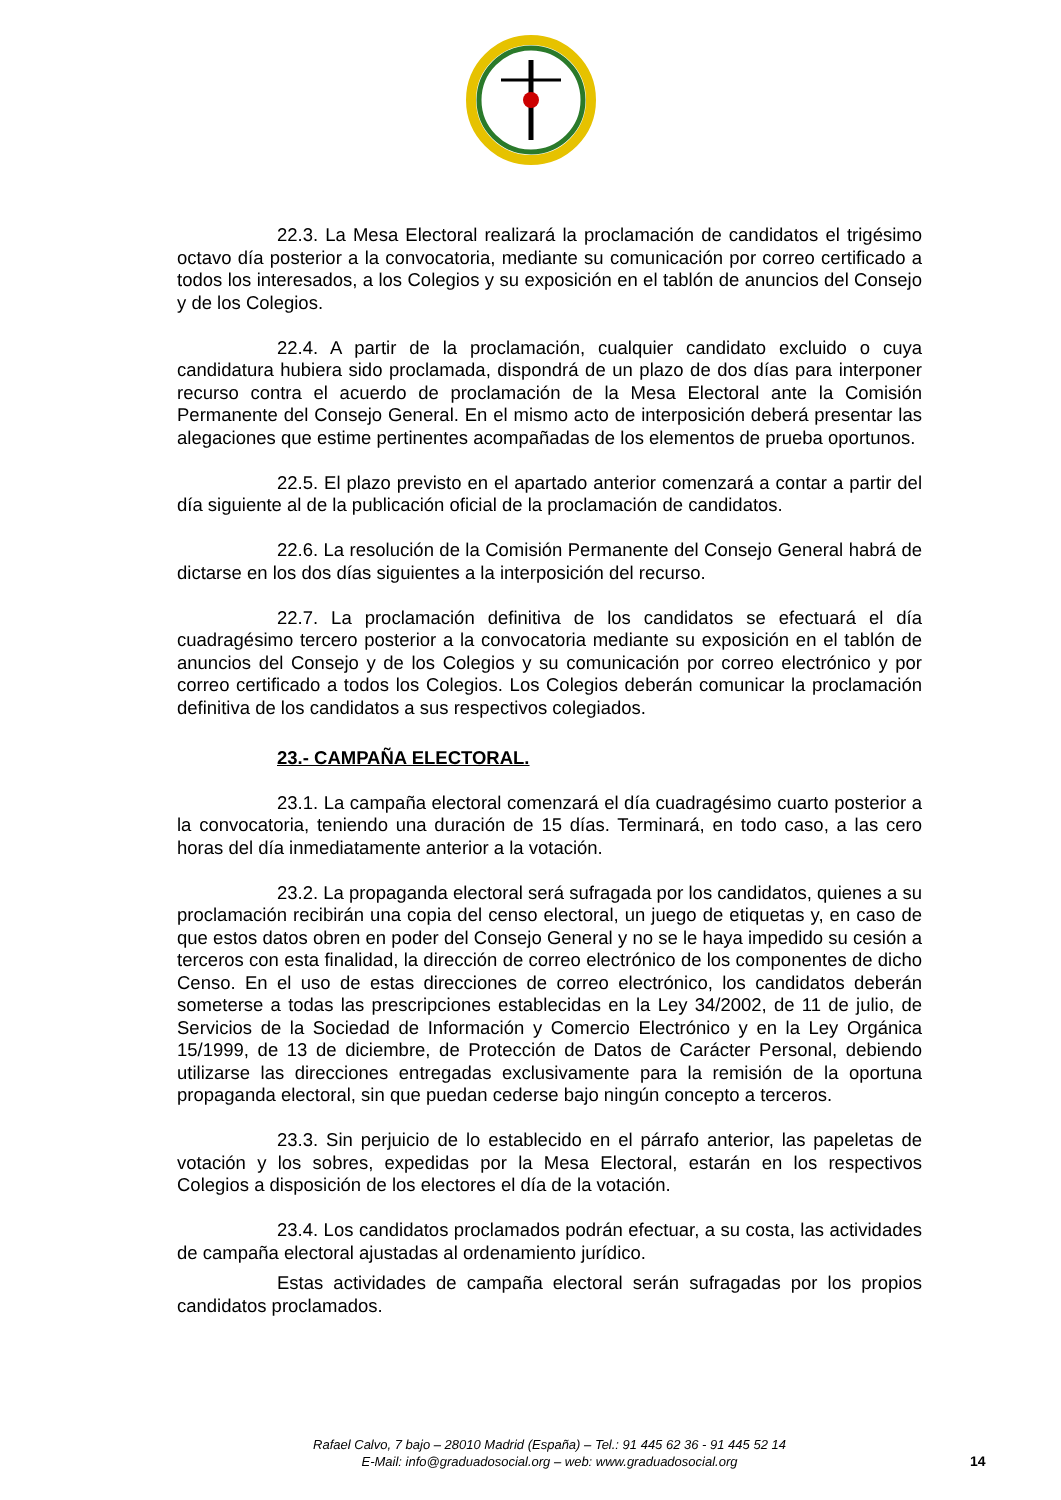22.3. La Mesa Electoral realizará la proclamación de candidatos el trigésimo octavo día posterior a la convocatoria, mediante su comunicación por correo certificado a todos los interesados, a los Colegios y su exposición en el tablón de anuncios del Consejo y de los Colegios.
22.4. A partir de la proclamación, cualquier candidato excluido o cuya candidatura hubiera sido proclamada, dispondrá de un plazo de dos días para interponer recurso contra el acuerdo de proclamación de la Mesa Electoral ante la Comisión Permanente del Consejo General. En el mismo acto de interposición deberá presentar las alegaciones que estime pertinentes acompañadas de los elementos de prueba oportunos.
22.5. El plazo previsto en el apartado anterior comenzará a contar a partir del día siguiente al de la publicación oficial de la proclamación de candidatos.
22.6. La resolución de la Comisión Permanente del Consejo General habrá de dictarse en los dos días siguientes a la interposición del recurso.
22.7. La proclamación definitiva de los candidatos se efectuará el día cuadragésimo tercero posterior a la convocatoria mediante su exposición en el tablón de anuncios del Consejo y de los Colegios y su comunicación por correo electrónico y por correo certificado a todos los Colegios. Los Colegios deberán comunicar la proclamación definitiva de los candidatos a sus respectivos colegiados.
23.- CAMPAÑA ELECTORAL.
23.1. La campaña electoral comenzará el día cuadragésimo cuarto posterior a la convocatoria, teniendo una duración de 15 días. Terminará, en todo caso, a las cero horas del día inmediatamente anterior a la votación.
23.2. La propaganda electoral será sufragada por los candidatos, quienes a su proclamación recibirán una copia del censo electoral, un juego de etiquetas y, en caso de que estos datos obren en poder del Consejo General y no se le haya impedido su cesión a terceros con esta finalidad, la dirección de correo electrónico de los componentes de dicho Censo. En el uso de estas direcciones de correo electrónico, los candidatos deberán someterse a todas las prescripciones establecidas en la Ley 34/2002, de 11 de julio, de Servicios de la Sociedad de Información y Comercio Electrónico y en la Ley Orgánica 15/1999, de 13 de diciembre, de Protección de Datos de Carácter Personal, debiendo utilizarse las direcciones entregadas exclusivamente para la remisión de la oportuna propaganda electoral, sin que puedan cederse bajo ningún concepto a terceros.
23.3. Sin perjuicio de lo establecido en el párrafo anterior, las papeletas de votación y los sobres, expedidas por la Mesa Electoral, estarán en los respectivos Colegios a disposición de los electores el día de la votación.
23.4. Los candidatos proclamados podrán efectuar, a su costa, las actividades de campaña electoral ajustadas al ordenamiento jurídico.
Estas actividades de campaña electoral serán sufragadas por los propios candidatos proclamados.
Rafael Calvo, 7 bajo – 28010 Madrid (España) – Tel.: 91 445 62 36 - 91 445 52 14
E-Mail: info@graduadosocial.org – web: www.graduadosocial.org
14